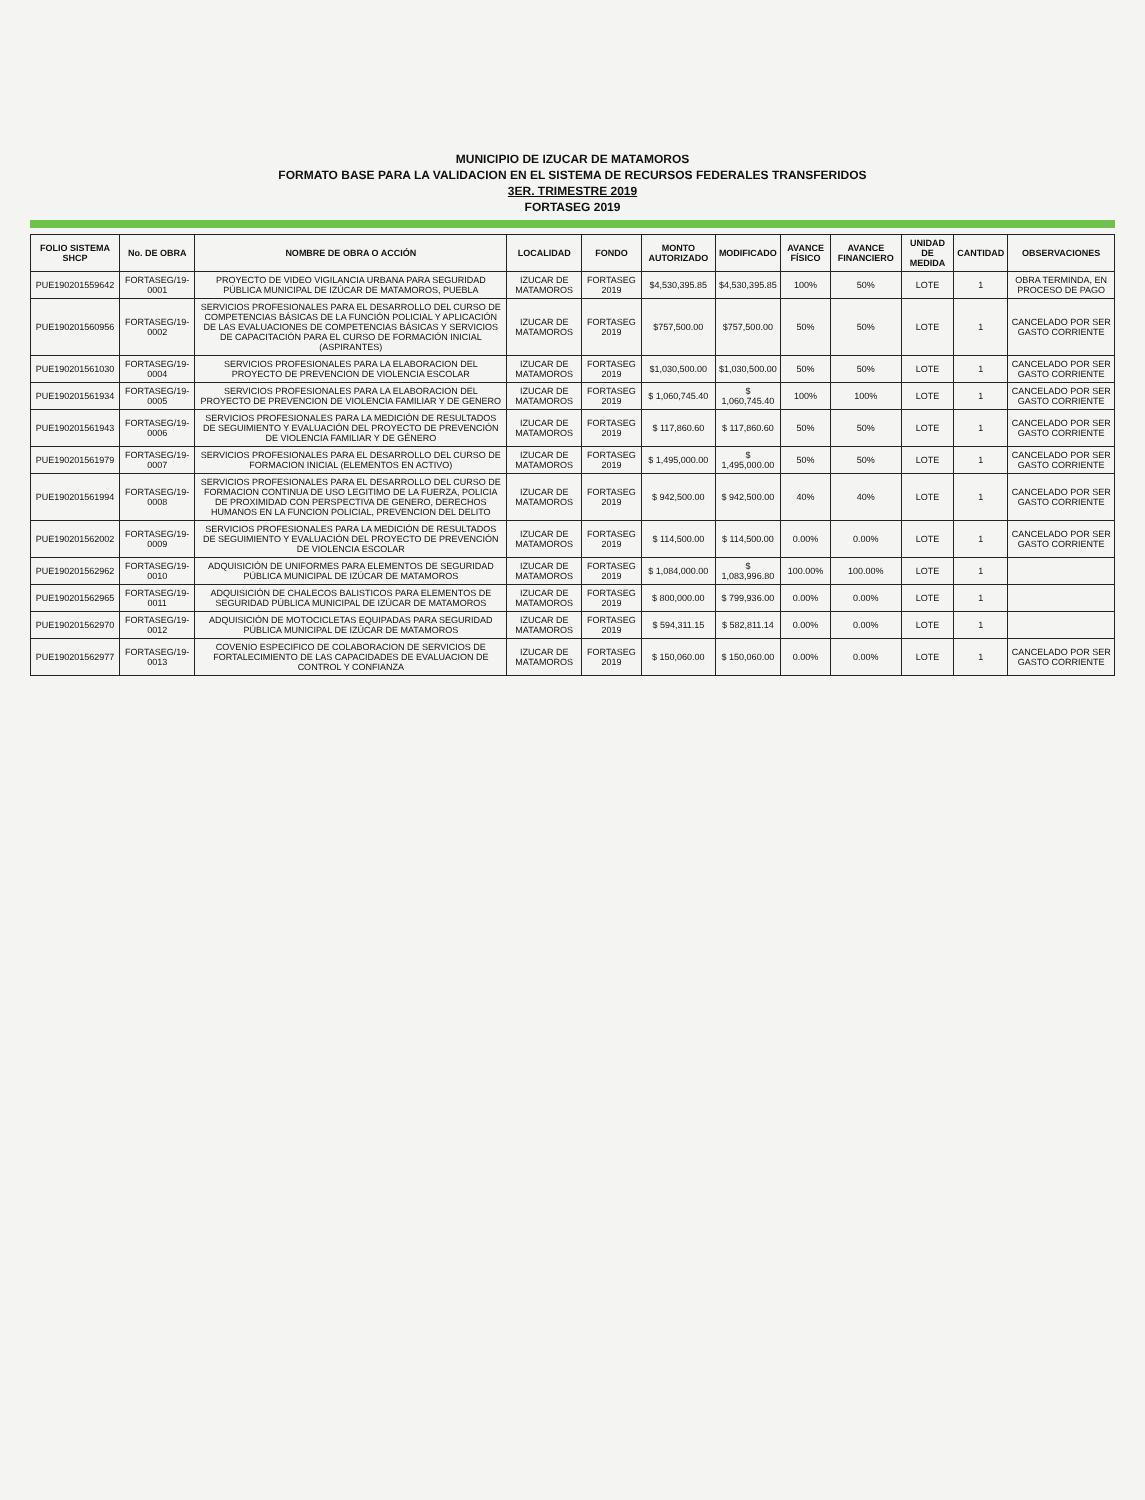MUNICIPIO DE IZUCAR DE MATAMOROS
FORMATO BASE PARA LA VALIDACION EN EL SISTEMA DE RECURSOS FEDERALES TRANSFERIDOS
3ER. TRIMESTRE 2019
FORTASEG 2019
| FOLIO SISTEMA SHCP | No. DE OBRA | NOMBRE DE OBRA O ACCIÓN | LOCALIDAD | FONDO | MONTO AUTORIZADO | MODIFICADO | AVANCE FÍSICO | AVANCE FINANCIERO | UNIDAD DE MEDIDA | CANTIDAD | OBSERVACIONES |
| --- | --- | --- | --- | --- | --- | --- | --- | --- | --- | --- | --- |
| PUE190201559642 | FORTASEG/19-0001 | PROYECTO DE VIDEO VIGILANCIA URBANA PARA SEGURIDAD PÚBLICA MUNICIPAL DE IZÚCAR DE MATAMOROS, PUEBLA | IZUCAR DE MATAMOROS | FORTASEG 2019 | $4,530,395.85 | $4,530,395.85 | 100% | 50% | LOTE | 1 | OBRA TERMINDA, EN PROCESO DE PAGO |
| PUE190201560956 | FORTASEG/19-0002 | SERVICIOS PROFESIONALES PARA EL DESARROLLO DEL CURSO DE COMPETENCIAS BÁSICAS DE LA FUNCIÓN POLICIAL Y APLICACIÓN DE LAS EVALUACIONES DE COMPETENCIAS BÁSICAS Y SERVICIOS DE CAPACITACIÓN PARA EL CURSO DE FORMACIÓN INICIAL (ASPIRANTES) | IZUCAR DE MATAMOROS | FORTASEG 2019 | $757,500.00 | $757,500.00 | 50% | 50% | LOTE | 1 | CANCELADO POR SER GASTO CORRIENTE |
| PUE190201561030 | FORTASEG/19-0004 | SERVICIOS PROFESIONALES PARA LA ELABORACION DEL PROYECTO DE PREVENCION DE VIOLENCIA ESCOLAR | IZUCAR DE MATAMOROS | FORTASEG 2019 | $1,030,500.00 | $1,030,500.00 | 50% | 50% | LOTE | 1 | CANCELADO POR SER GASTO CORRIENTE |
| PUE190201561934 | FORTASEG/19-0005 | SERVICIOS PROFESIONALES PARA LA ELABORACION DEL PROYECTO DE PREVENCION DE VIOLENCIA FAMILIAR Y DE GENERO | IZUCAR DE MATAMOROS | FORTASEG 2019 | $ 1,060,745.40 | $ 1,060,745.40 | 100% | 100% | LOTE | 1 | CANCELADO POR SER GASTO CORRIENTE |
| PUE190201561943 | FORTASEG/19-0006 | SERVICIOS PROFESIONALES PARA LA MEDICIÓN DE RESULTADOS DE SEGUIMIENTO Y EVALUACIÓN DEL PROYECTO DE PREVENCIÓN DE VIOLENCIA FAMILIAR Y DE GÉNERO | IZUCAR DE MATAMOROS | FORTASEG 2019 | $ 117,860.60 | $ 117,860.60 | 50% | 50% | LOTE | 1 | CANCELADO POR SER GASTO CORRIENTE |
| PUE190201561979 | FORTASEG/19-0007 | SERVICIOS PROFESIONALES PARA EL DESARROLLO DEL CURSO DE FORMACION INICIAL (ELEMENTOS EN ACTIVO) | IZUCAR DE MATAMOROS | FORTASEG 2019 | $ 1,495,000.00 | $ 1,495,000.00 | 50% | 50% | LOTE | 1 | CANCELADO POR SER GASTO CORRIENTE |
| PUE190201561994 | FORTASEG/19-0008 | SERVICIOS PROFESIONALES PARA EL DESARROLLO DEL CURSO DE FORMACION CONTINUA DE USO LEGITIMO DE LA FUERZA, POLICIA DE PROXIMIDAD CON PERSPECTIVA DE GENERO, DERECHOS HUMANOS EN LA FUNCION POLICIAL, PREVENCION DEL DELITO | IZUCAR DE MATAMOROS | FORTASEG 2019 | $ 942,500.00 | $ 942,500.00 | 40% | 40% | LOTE | 1 | CANCELADO POR SER GASTO CORRIENTE |
| PUE190201562002 | FORTASEG/19-0009 | SERVICIOS PROFESIONALES PARA LA MEDICIÓN DE RESULTADOS DE SEGUIMIENTO Y EVALUACIÓN DEL PROYECTO DE PREVENCIÓN DE VIOLENCIA ESCOLAR | IZUCAR DE MATAMOROS | FORTASEG 2019 | $ 114,500.00 | $ 114,500.00 | 0.00% | 0.00% | LOTE | 1 | CANCELADO POR SER GASTO CORRIENTE |
| PUE190201562962 | FORTASEG/19-0010 | ADQUISICIÓN DE UNIFORMES PARA ELEMENTOS DE SEGURIDAD PÚBLICA MUNICIPAL DE IZÚCAR DE MATAMOROS | IZUCAR DE MATAMOROS | FORTASEG 2019 | $ 1,084,000.00 | $ 1,083,996.80 | 100.00% | 100.00% | LOTE | 1 | |
| PUE190201562965 | FORTASEG/19-0011 | ADQUISICIÓN DE CHALECOS BALISTICOS PARA ELEMENTOS DE SEGURIDAD PÚBLICA MUNICIPAL DE IZÚCAR DE MATAMOROS | IZUCAR DE MATAMOROS | FORTASEG 2019 | $ 800,000.00 | $ 799,936.00 | 0.00% | 0.00% | LOTE | 1 | |
| PUE190201562970 | FORTASEG/19-0012 | ADQUISICIÓN DE MOTOCICLETAS EQUIPADAS PARA SEGURIDAD PÚBLICA MUNICIPAL DE IZÚCAR DE MATAMOROS | IZUCAR DE MATAMOROS | FORTASEG 2019 | $ 594,311.15 | $ 582,811.14 | 0.00% | 0.00% | LOTE | 1 | |
| PUE190201562977 | FORTASEG/19-0013 | COVENIO ESPECIFICO DE COLABORACION DE SERVICIOS DE FORTALECIMIENTO DE LAS CAPACIDADES DE EVALUACION DE CONTROL Y CONFIANZA | IZUCAR DE MATAMOROS | FORTASEG 2019 | $ 150,060.00 | $ 150,060.00 | 0.00% | 0.00% | LOTE | 1 | CANCELADO POR SER GASTO CORRIENTE |